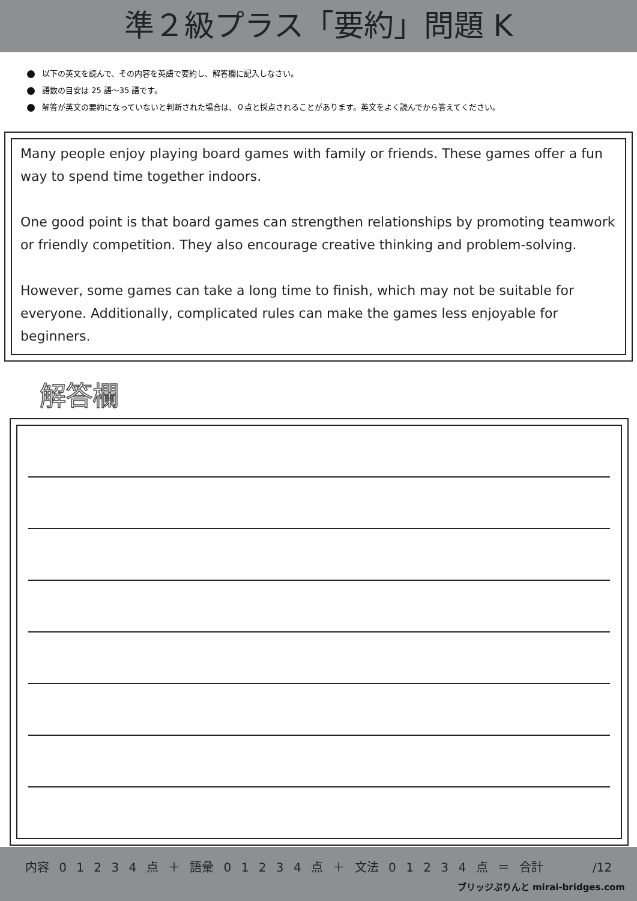準２級プラス「要約」問題 K
以下の英文を読んで、その内容を英語で要約し、解答欄に記入しなさい。
語数の目安は 25 語～35 語です。
解答が英文の要約になっていないと判断された場合は、０点と採点されることがあります。英文をよく読んでから答えてください。
Many people enjoy playing board games with family or friends. These games offer a fun way to spend time together indoors.
One good point is that board games can strengthen relationships by promoting teamwork or friendly competition. They also encourage creative thinking and problem-solving.
However, some games can take a long time to finish, which may not be suitable for everyone. Additionally, complicated rules can make the games less enjoyable for beginners.
解答欄
内容 0 1 2 3 4 点 ＋ 語彙 0 1 2 3 4 点 ＋ 文法 0 1 2 3 4 点 ＝ 合計 /12
ブリッジぷりんと mirai-bridges.com